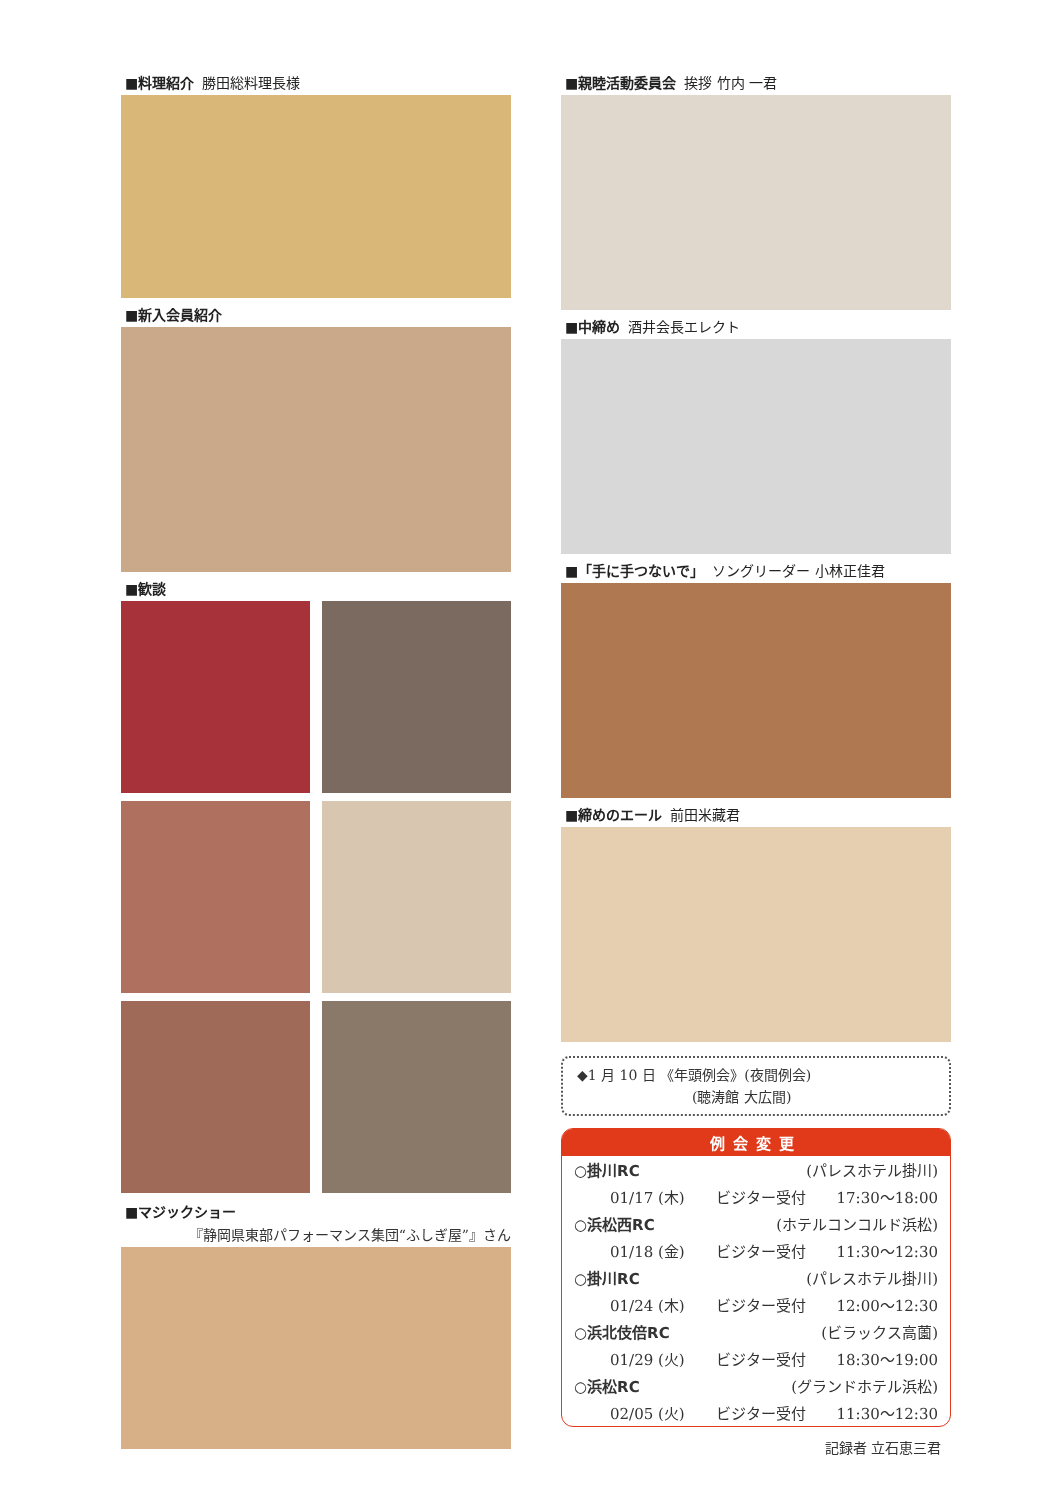■料理紹介 勝田総料理長様
■新入会員紹介
■歓談
■マジックショー
『静岡県東部パフォーマンス集団“ふしぎ屋”』さん
■親睦活動委員会 挨拶 竹内 一君
■中締め 酒井会長エレクト
■「手に手つないで」 ソングリーダー 小林正佳君
■締めのエール 前田米藏君
◆1 月 10 日 《年頭例会》(夜間例会)
(聴涛館 大広間)
例会変更
○掛川RC (パレスホテル掛川)
01/17 (木) ビジター受付 17:30～18:00
○浜松西RC (ホテルコンコルド浜松)
01/18 (金) ビジター受付 11:30～12:30
○掛川RC (パレスホテル掛川)
01/24 (木) ビジター受付 12:00～12:30
○浜北伎倍RC (ビラックス高薗)
01/29 (火) ビジター受付 18:30～19:00
○浜松RC (グランドホテル浜松)
02/05 (火) ビジター受付 11:30～12:30
記録者 立石恵三君